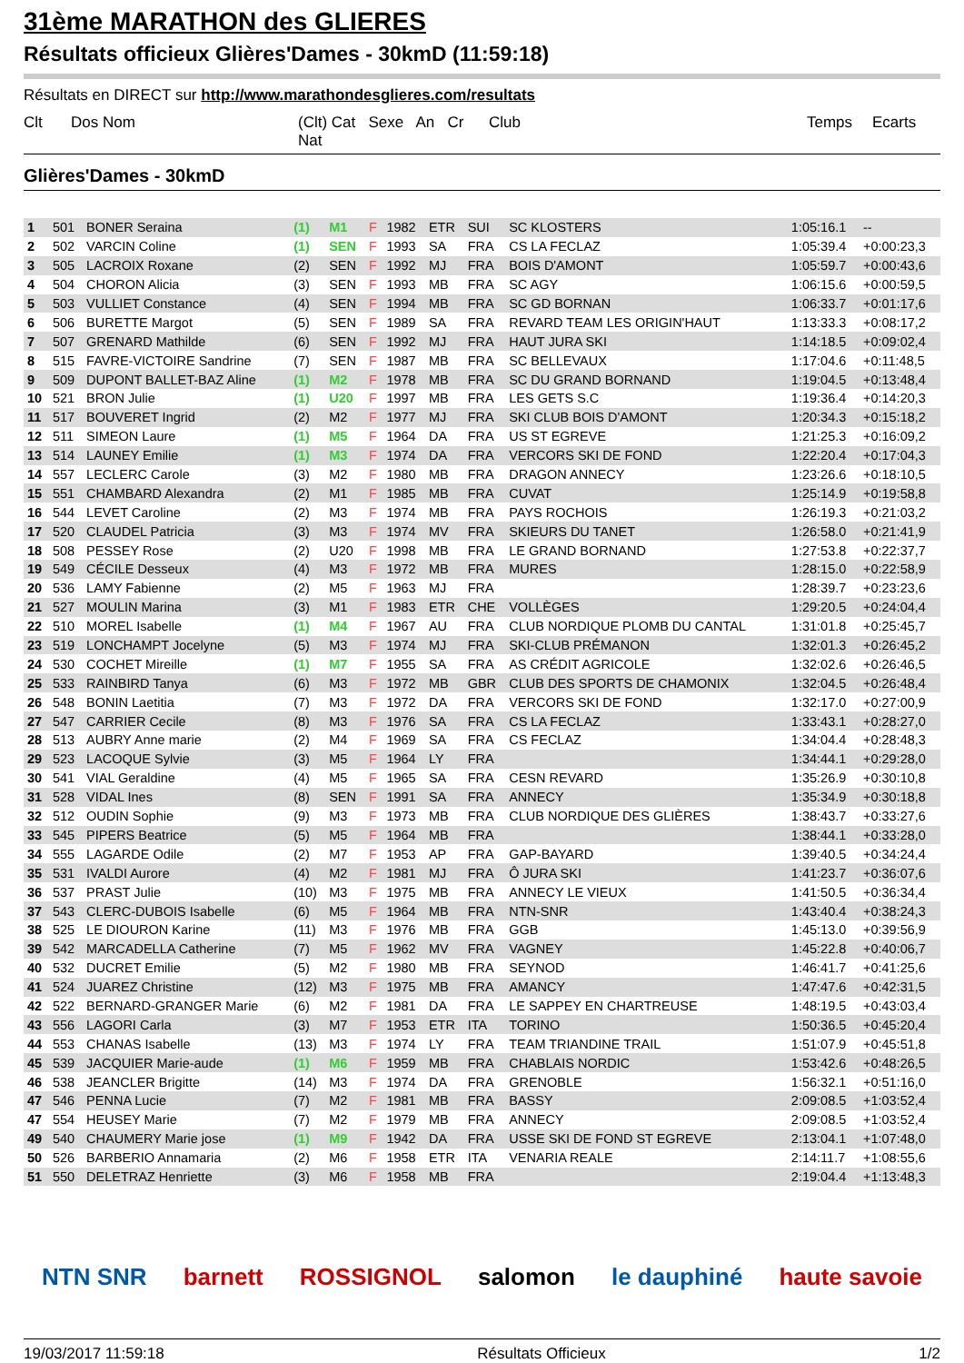31ème MARATHON des GLIERES
Résultats officieux Glières'Dames - 30kmD (11:59:18)
Résultats en DIRECT sur http://www.marathondesglieres.com/resultats
Clt Dos Nom (Clt) Cat Sexe An Cr Nat Club Temps Ecarts
Glières'Dames - 30kmD
| 1 | 501 | BONER Seraina | (1) | M1 | F | 1982 | ETR | SUI | SC KLOSTERS | 1:05:16.1 | -- |
| 2 | 502 | VARCIN Coline | (1) | SEN | F | 1993 | SA | FRA | CS LA FECLAZ | 1:05:39.4 | +0:00:23,3 |
| 3 | 505 | LACROIX Roxane | (2) | SEN | F | 1992 | MJ | FRA | BOIS D'AMONT | 1:05:59.7 | +0:00:43,6 |
| 4 | 504 | CHORON Alicia | (3) | SEN | F | 1993 | MB | FRA | SC AGY | 1:06:15.6 | +0:00:59,5 |
| 5 | 503 | VULLIET Constance | (4) | SEN | F | 1994 | MB | FRA | SC GD BORNAN | 1:06:33.7 | +0:01:17,6 |
| 6 | 506 | BURETTE Margot | (5) | SEN | F | 1989 | SA | FRA | REVARD TEAM LES ORIGIN'HAUT | 1:13:33.3 | +0:08:17,2 |
| 7 | 507 | GRENARD Mathilde | (6) | SEN | F | 1992 | MJ | FRA | HAUT JURA SKI | 1:14:18.5 | +0:09:02,4 |
| 8 | 515 | FAVRE-VICTOIRE Sandrine | (7) | SEN | F | 1987 | MB | FRA | SC BELLEVAUX | 1:17:04.6 | +0:11:48,5 |
| 9 | 509 | DUPONT BALLET-BAZ Aline | (1) | M2 | F | 1978 | MB | FRA | SC DU GRAND BORNAND | 1:19:04.5 | +0:13:48,4 |
| 10 | 521 | BRON Julie | (1) | U20 | F | 1997 | MB | FRA | LES GETS S.C | 1:19:36.4 | +0:14:20,3 |
| 11 | 517 | BOUVERET Ingrid | (2) | M2 | F | 1977 | MJ | FRA | SKI CLUB BOIS D'AMONT | 1:20:34.3 | +0:15:18,2 |
| 12 | 511 | SIMEON Laure | (1) | M5 | F | 1964 | DA | FRA | US ST EGREVE | 1:21:25.3 | +0:16:09,2 |
| 13 | 514 | LAUNEY Emilie | (1) | M3 | F | 1974 | DA | FRA | VERCORS SKI DE FOND | 1:22:20.4 | +0:17:04,3 |
| 14 | 557 | LECLERC Carole | (3) | M2 | F | 1980 | MB | FRA | DRAGON ANNECY | 1:23:26.6 | +0:18:10,5 |
| 15 | 551 | CHAMBARD Alexandra | (2) | M1 | F | 1985 | MB | FRA | CUVAT | 1:25:14.9 | +0:19:58,8 |
| 16 | 544 | LEVET Caroline | (2) | M3 | F | 1974 | MB | FRA | PAYS ROCHOIS | 1:26:19.3 | +0:21:03,2 |
| 17 | 520 | CLAUDEL Patricia | (3) | M3 | F | 1974 | MV | FRA | SKIEURS DU TANET | 1:26:58.0 | +0:21:41,9 |
| 18 | 508 | PESSEY Rose | (2) | U20 | F | 1998 | MB | FRA | LE GRAND BORNAND | 1:27:53.8 | +0:22:37,7 |
| 19 | 549 | CÉCILE Desseux | (4) | M3 | F | 1972 | MB | FRA | MURES | 1:28:15.0 | +0:22:58,9 |
| 20 | 536 | LAMY Fabienne | (2) | M5 | F | 1963 | MJ | FRA | | 1:28:39.7 | +0:23:23,6 |
| 21 | 527 | MOULIN Marina | (3) | M1 | F | 1983 | ETR | CHE | VOLLÈGES | 1:29:20.5 | +0:24:04,4 |
| 22 | 510 | MOREL Isabelle | (1) | M4 | F | 1967 | AU | FRA | CLUB NORDIQUE PLOMB DU CANTAL | 1:31:01.8 | +0:25:45,7 |
| 23 | 519 | LONCHAMPT Jocelyne | (5) | M3 | F | 1974 | MJ | FRA | SKI-CLUB PRÉMANON | 1:32:01.3 | +0:26:45,2 |
| 24 | 530 | COCHET Mireille | (1) | M7 | F | 1955 | SA | FRA | AS CRÉDIT AGRICOLE | 1:32:02.6 | +0:26:46,5 |
| 25 | 533 | RAINBIRD Tanya | (6) | M3 | F | 1972 | MB | GBR | CLUB DES SPORTS DE CHAMONIX | 1:32:04.5 | +0:26:48,4 |
| 26 | 548 | BONIN Laetitia | (7) | M3 | F | 1972 | DA | FRA | VERCORS SKI DE FOND | 1:32:17.0 | +0:27:00,9 |
| 27 | 547 | CARRIER Cecile | (8) | M3 | F | 1976 | SA | FRA | CS LA FECLAZ | 1:33:43.1 | +0:28:27,0 |
| 28 | 513 | AUBRY Anne marie | (2) | M4 | F | 1969 | SA | FRA | CS FECLAZ | 1:34:04.4 | +0:28:48,3 |
| 29 | 523 | LACOQUE Sylvie | (3) | M5 | F | 1964 | LY | FRA | | 1:34:44.1 | +0:29:28,0 |
| 30 | 541 | VIAL Geraldine | (4) | M5 | F | 1965 | SA | FRA | CESN REVARD | 1:35:26.9 | +0:30:10,8 |
| 31 | 528 | VIDAL Ines | (8) | SEN | F | 1991 | SA | FRA | ANNECY | 1:35:34.9 | +0:30:18,8 |
| 32 | 512 | OUDIN Sophie | (9) | M3 | F | 1973 | MB | FRA | CLUB NORDIQUE DES GLIÈRES | 1:38:43.7 | +0:33:27,6 |
| 33 | 545 | PIPERS Beatrice | (5) | M5 | F | 1964 | MB | FRA | | 1:38:44.1 | +0:33:28,0 |
| 34 | 555 | LAGARDE Odile | (2) | M7 | F | 1953 | AP | FRA | GAP-BAYARD | 1:39:40.5 | +0:34:24,4 |
| 35 | 531 | IVALDI Aurore | (4) | M2 | F | 1981 | MJ | FRA | Ô JURA SKI | 1:41:23.7 | +0:36:07,6 |
| 36 | 537 | PRAST Julie | (10) | M3 | F | 1975 | MB | FRA | ANNECY LE VIEUX | 1:41:50.5 | +0:36:34,4 |
| 37 | 543 | CLERC-DUBOIS Isabelle | (6) | M5 | F | 1964 | MB | FRA | NTN-SNR | 1:43:40.4 | +0:38:24,3 |
| 38 | 525 | LE DIOURON Karine | (11) | M3 | F | 1976 | MB | FRA | GGB | 1:45:13.0 | +0:39:56,9 |
| 39 | 542 | MARCADELLA Catherine | (7) | M5 | F | 1962 | MV | FRA | VAGNEY | 1:45:22.8 | +0:40:06,7 |
| 40 | 532 | DUCRET Emilie | (5) | M2 | F | 1980 | MB | FRA | SEYNOD | 1:46:41.7 | +0:41:25,6 |
| 41 | 524 | JUAREZ Christine | (12) | M3 | F | 1975 | MB | FRA | AMANCY | 1:47:47.6 | +0:42:31,5 |
| 42 | 522 | BERNARD-GRANGER Marie | (6) | M2 | F | 1981 | DA | FRA | LE SAPPEY EN CHARTREUSE | 1:48:19.5 | +0:43:03,4 |
| 43 | 556 | LAGORI Carla | (3) | M7 | F | 1953 | ETR | ITA | TORINO | 1:50:36.5 | +0:45:20,4 |
| 44 | 553 | CHANAS Isabelle | (13) | M3 | F | 1974 | LY | FRA | TEAM TRIANDINE TRAIL | 1:51:07.9 | +0:45:51,8 |
| 45 | 539 | JACQUIER Marie-aude | (1) | M6 | F | 1959 | MB | FRA | CHABLAIS NORDIC | 1:53:42.6 | +0:48:26,5 |
| 46 | 538 | JEANCLER Brigitte | (14) | M3 | F | 1974 | DA | FRA | GRENOBLE | 1:56:32.1 | +0:51:16,0 |
| 47 | 546 | PENNA Lucie | (7) | M2 | F | 1981 | MB | FRA | BASSY | 2:09:08.5 | +1:03:52,4 |
| 47 | 554 | HEUSEY Marie | (7) | M2 | F | 1979 | MB | FRA | ANNECY | 2:09:08.5 | +1:03:52,4 |
| 49 | 540 | CHAUMERY Marie jose | (1) | M9 | F | 1942 | DA | FRA | USSE SKI DE FOND ST EGREVE | 2:13:04.1 | +1:07:48,0 |
| 50 | 526 | BARBERIO Annamaria | (2) | M6 | F | 1958 | ETR | ITA | VENARIA REALE | 2:14:11.7 | +1:08:55,6 |
| 51 | 550 | DELETRAZ Henriette | (3) | M6 | F | 1958 | MB | FRA | | 2:19:04.4 | +1:13:48,3 |
NTN SNR barnett ROSSIGNOL salomon le dauphiné haute savoie
19/03/2017 11:59:18 Résultats Officieux 1/2